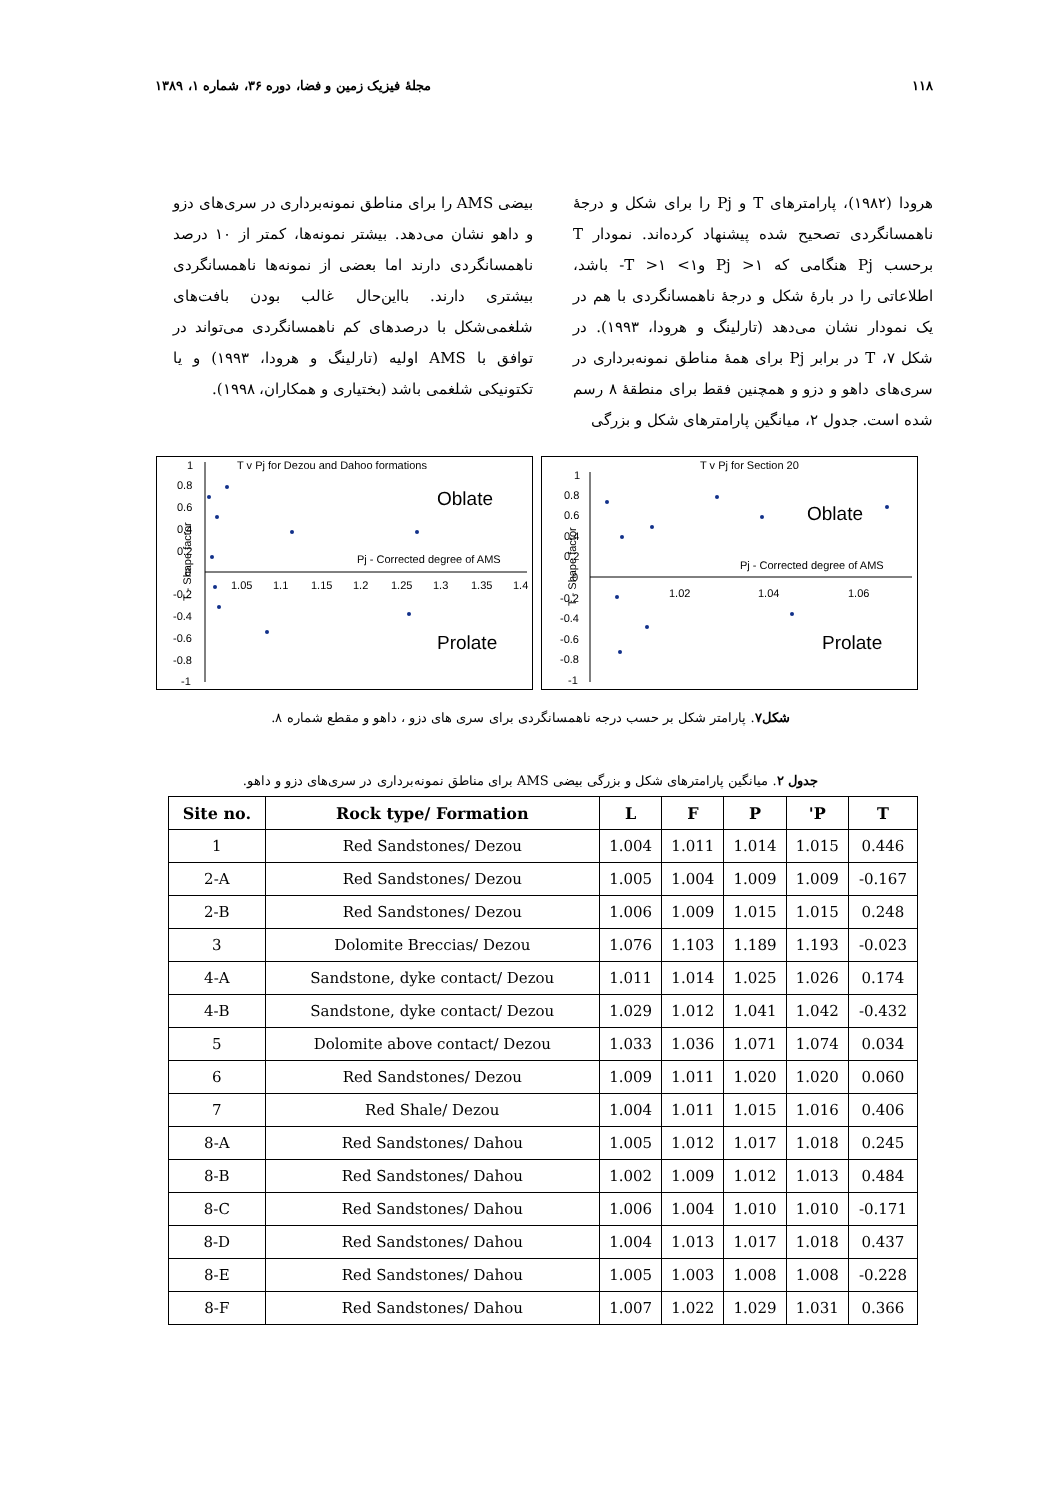۱۱۸ مجلهٔ فیزیک زمین و فضا، دوره ۳۶، شماره ۱، ۱۳۸۹
هرودا (۱۹۸۲)، پارامترهای T و Pj را برای شکل و درجهٔ ناهمسانگردی تصحیح شده پیشنهاد کرده‌اند. نمودار T برحسب Pj هنگامی که ۱< Pj و۱> T >۱- باشد، اطلاعاتی را در بارهٔ شکل و درجهٔ ناهمسانگردی با هم در یک نمودار نشان می‌دهد (تارلینگ و هرودا، ۱۹۹۳). در شکل ۷، T در برابر Pj برای همهٔ مناطق نمونه‌برداری در سری‌های داهو و دزو و همچنین فقط برای منطقهٔ ۸ رسم شده است. جدول ۲، میانگین پارامترهای شکل و بزرگی
بیضی AMS را برای مناطق نمونه‌برداری در سری‌های دزو و داهو نشان می‌دهد. بیشتر نمونه‌ها، کمتر از ۱۰ درصد ناهمسانگردی دارند اما بعضی از نمونه‌ها ناهمسانگردی بیشتری دارند. بااین‌حال غالب بودن بافت‌های شلغمی‌شکل با درصدهای کم ناهمسانگردی می‌تواند در توافق با AMS اولیه (تارلینگ و هرودا، ۱۹۹۳) و یا تکتونیکی شلغمی باشد (بختیاری و همکاران، ۱۹۹۸).
T v Pj for Dezou and Dahoo formations
Oblate
Prolate
Pj - Corrected degree of AMS
T - Shape factor
1
0.8
0.6
0.4
0.2
0
-0.2
-0.4
-0.6
-0.8
-1
1.05
1.1
1.15
1.2
1.25
1.3
1.35
1.4
T v Pj for Section 20
Oblate
Prolate
Pj - Corrected degree of AMS
T - Shape factor
1
0.8
0.6
0.4
0.2
0
-0.2
-0.4
-0.6
-0.8
-1
1.02
1.04
1.06
شکل۷. پارامتر شکل بر حسب درجه ناهمسانگردی برای سری های دزو ، داهو و مقطع شماره ۸.
جدول ۲. میانگین پارامترهای شکل و بزرگی بیضی AMS برای مناطق نمونه‌برداری در سری‌های دزو و داهو.
| Site no. | Rock type/ Formation | L | F | P | 'P | T |
| --- | --- | --- | --- | --- | --- | --- |
| 1 | Red Sandstones/ Dezou | 1.004 | 1.011 | 1.014 | 1.015 | 0.446 |
| 2-A | Red Sandstones/ Dezou | 1.005 | 1.004 | 1.009 | 1.009 | -0.167 |
| 2-B | Red Sandstones/ Dezou | 1.006 | 1.009 | 1.015 | 1.015 | 0.248 |
| 3 | Dolomite Breccias/ Dezou | 1.076 | 1.103 | 1.189 | 1.193 | -0.023 |
| 4-A | Sandstone, dyke contact/ Dezou | 1.011 | 1.014 | 1.025 | 1.026 | 0.174 |
| 4-B | Sandstone, dyke contact/ Dezou | 1.029 | 1.012 | 1.041 | 1.042 | -0.432 |
| 5 | Dolomite above contact/ Dezou | 1.033 | 1.036 | 1.071 | 1.074 | 0.034 |
| 6 | Red Sandstones/ Dezou | 1.009 | 1.011 | 1.020 | 1.020 | 0.060 |
| 7 | Red Shale/ Dezou | 1.004 | 1.011 | 1.015 | 1.016 | 0.406 |
| 8-A | Red Sandstones/ Dahou | 1.005 | 1.012 | 1.017 | 1.018 | 0.245 |
| 8-B | Red Sandstones/ Dahou | 1.002 | 1.009 | 1.012 | 1.013 | 0.484 |
| 8-C | Red Sandstones/ Dahou | 1.006 | 1.004 | 1.010 | 1.010 | -0.171 |
| 8-D | Red Sandstones/ Dahou | 1.004 | 1.013 | 1.017 | 1.018 | 0.437 |
| 8-E | Red Sandstones/ Dahou | 1.005 | 1.003 | 1.008 | 1.008 | -0.228 |
| 8-F | Red Sandstones/ Dahou | 1.007 | 1.022 | 1.029 | 1.031 | 0.366 |